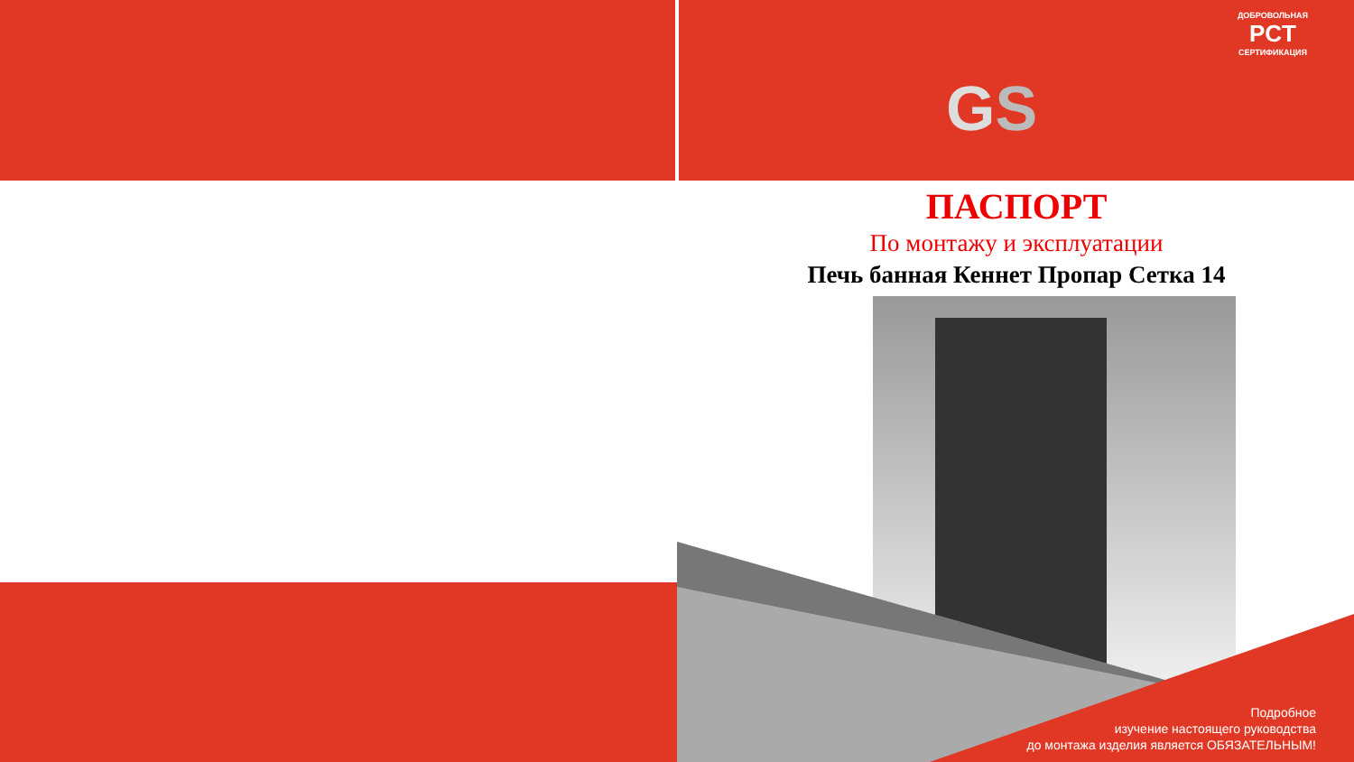GS
ДОБРОВОЛЬНАЯ
PCT
СЕРТИФИКАЦИЯ
ПАСПОРТ
По монтажу и эксплуатации
Печь банная Кеннет Пропар Сетка 14
Подробное
изучение настоящего руководства
до монтажа изделия является ОБЯЗАТЕЛЬНЫМ!